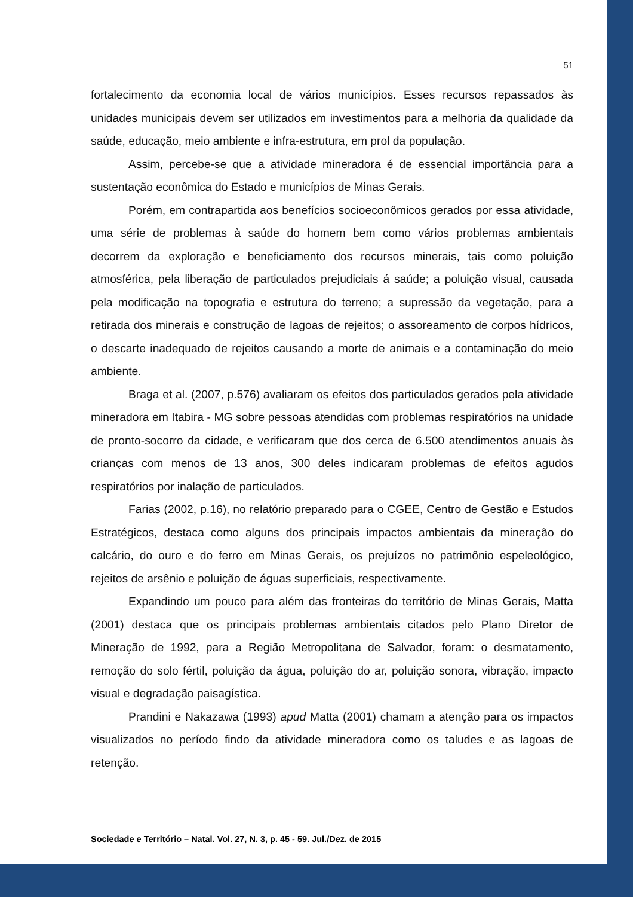51
fortalecimento da economia local de vários municípios. Esses recursos repassados às unidades municipais devem ser utilizados em investimentos para a melhoria da qualidade da saúde, educação, meio ambiente e infra-estrutura, em prol da população.
Assim, percebe-se que a atividade mineradora é de essencial importância para a sustentação econômica do Estado e municípios de Minas Gerais.
Porém, em contrapartida aos benefícios socioeconômicos gerados por essa atividade, uma série de problemas à saúde do homem bem como vários problemas ambientais decorrem da exploração e beneficiamento dos recursos minerais, tais como poluição atmosférica, pela liberação de particulados prejudiciais á saúde; a poluição visual, causada pela modificação na topografia e estrutura do terreno; a supressão da vegetação, para a retirada dos minerais e construção de lagoas de rejeitos; o assoreamento de corpos hídricos, o descarte inadequado de rejeitos causando a morte de animais e a contaminação do meio ambiente.
Braga et al. (2007, p.576) avaliaram os efeitos dos particulados gerados pela atividade mineradora em Itabira - MG sobre pessoas atendidas com problemas respiratórios na unidade de pronto-socorro da cidade, e verificaram que dos cerca de 6.500 atendimentos anuais às crianças com menos de 13 anos, 300 deles indicaram problemas de efeitos agudos respiratórios por inalação de particulados.
Farias (2002, p.16), no relatório preparado para o CGEE, Centro de Gestão e Estudos Estratégicos, destaca como alguns dos principais impactos ambientais da mineração do calcário, do ouro e do ferro em Minas Gerais, os prejuízos no patrimônio espeleológico, rejeitos de arsênio e poluição de águas superficiais, respectivamente.
Expandindo um pouco para além das fronteiras do território de Minas Gerais, Matta (2001) destaca que os principais problemas ambientais citados pelo Plano Diretor de Mineração de 1992, para a Região Metropolitana de Salvador, foram: o desmatamento, remoção do solo fértil, poluição da água, poluição do ar, poluição sonora, vibração, impacto visual e degradação paisagística.
Prandini e Nakazawa (1993) apud Matta (2001) chamam a atenção para os impactos visualizados no período findo da atividade mineradora como os taludes e as lagoas de retenção.
Sociedade e Território – Natal. Vol. 27, N. 3, p. 45 - 59. Jul./Dez. de 2015